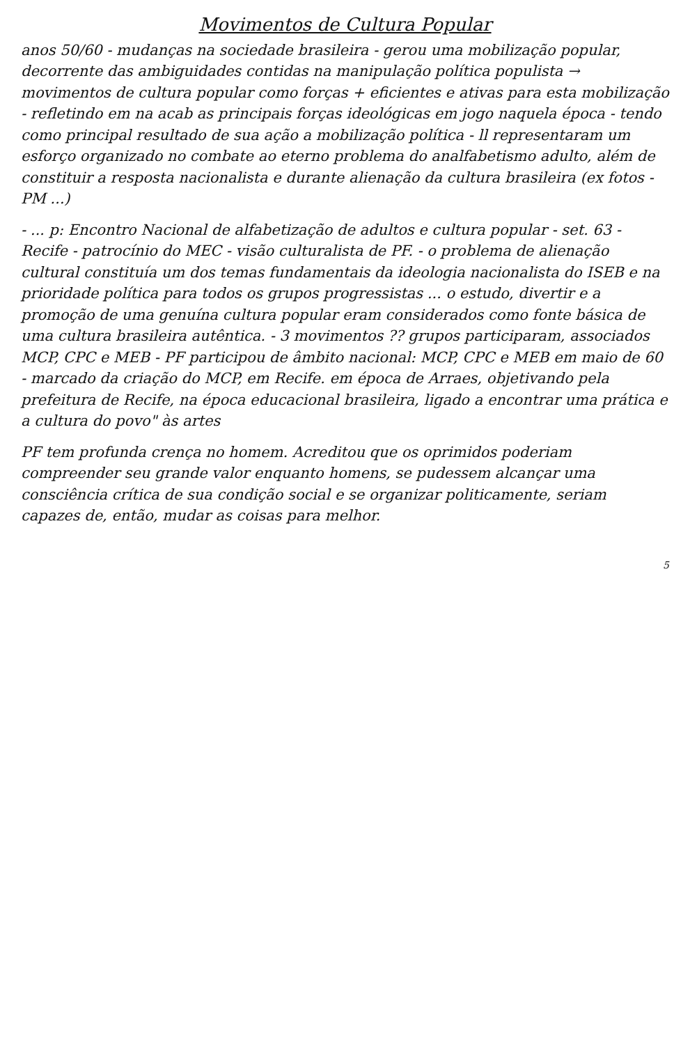Movimentos de Cultura Popular
anos 50/60 - mudanças na sociedade brasileira - gerou uma mobilização popular, decorrente das ambiguidades contidas na manipulação política populista → movimentos de cultura popular como forças + eficientes e ativas para esta mobilização - refletindo em na acab as principais forças ideológicas em jogo naquela época - tendo como principal resultado de sua ação a mobilização política - ll representaram um esforço organizado no combate ao eterno problema do analfabetismo adulto, além de constituir a resposta nacionalista e durante alienação da cultura brasileira (ex fotos - PM ...)
- ... p: Encontro Nacional de alfabetização de adultos e cultura popular - set. 63 - Recife - patrocínio do MEC - visão culturalista de PF. - o problema de alienação cultural constituía um dos temas fundamentais da ideologia nacionalista do ISEB e na prioridade política para todos os grupos progressistas ... o estudo, divertir e a promoção de uma genuína cultura popular eram considerados como fonte básica de uma cultura brasileira autêntica. - 3 movimentos ?? grupos participaram, associados MCP, CPC e MEB - PF participou de âmbito nacional: MCP, CPC e MEB em maio de 60 - marcado da criação do MCP, em Recife. em época de Arraes, objetivando pela prefeitura de Recife, na época educacional brasileira, ligado a encontrar uma prática e a cultura do povo" às artes
PF tem profunda crença no homem. Acreditou que os oprimidos poderiam compreender seu grande valor enquanto homens, se pudessem alcançar uma consciência crítica de sua condição social e se organizar politicamente, seriam capazes de, então, mudar as coisas para melhor.
5